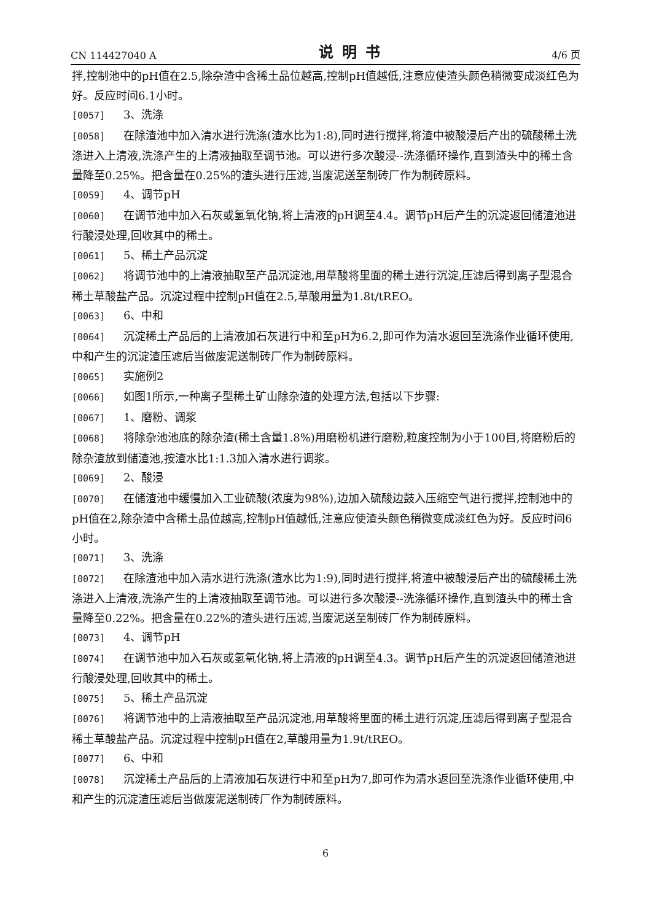CN 114427040 A 说明书 4/6 页
拌,控制池中的pH值在2.5,除杂渣中含稀土品位越高,控制pH值越低,注意应使渣头颜色稍微变成淡红色为好。反应时间6.1小时。
[0057] 3、洗涤
[0058] 在除渣池中加入清水进行洗涤(渣水比为1:8),同时进行搅拌,将渣中被酸浸后产出的硫酸稀土洗涤进入上清液,洗涤产生的上清液抽取至调节池。可以进行多次酸浸--洗涤循环操作,直到渣头中的稀土含量降至0.25%。把含量在0.25%的渣头进行压滤,当废泥送至制砖厂作为制砖原料。
[0059] 4、调节pH
[0060] 在调节池中加入石灰或氢氧化钠,将上清液的pH调至4.4。调节pH后产生的沉淀返回储渣池进行酸浸处理,回收其中的稀土。
[0061] 5、稀土产品沉淀
[0062] 将调节池中的上清液抽取至产品沉淀池,用草酸将里面的稀土进行沉淀,压滤后得到离子型混合稀土草酸盐产品。沉淀过程中控制pH值在2.5,草酸用量为1.8t/tREO。
[0063] 6、中和
[0064] 沉淀稀土产品后的上清液加石灰进行中和至pH为6.2,即可作为清水返回至洗涤作业循环使用,中和产生的沉淀渣压滤后当做废泥送制砖厂作为制砖原料。
[0065] 实施例2
[0066] 如图1所示,一种离子型稀土矿山除杂渣的处理方法,包括以下步骤:
[0067] 1、磨粉、调浆
[0068] 将除杂池池底的除杂渣(稀土含量1.8%)用磨粉机进行磨粉,粒度控制为小于100目,将磨粉后的除杂渣放到储渣池,按渣水比1:1.3加入清水进行调浆。
[0069] 2、酸浸
[0070] 在储渣池中缓慢加入工业硫酸(浓度为98%),边加入硫酸边鼓入压缩空气进行搅拌,控制池中的pH值在2,除杂渣中含稀土品位越高,控制pH值越低,注意应使渣头颜色稍微变成淡红色为好。反应时间6小时。
[0071] 3、洗涤
[0072] 在除渣池中加入清水进行洗涤(渣水比为1:9),同时进行搅拌,将渣中被酸浸后产出的硫酸稀土洗涤进入上清液,洗涤产生的上清液抽取至调节池。可以进行多次酸浸--洗涤循环操作,直到渣头中的稀土含量降至0.22%。把含量在0.22%的渣头进行压滤,当废泥送至制砖厂作为制砖原料。
[0073] 4、调节pH
[0074] 在调节池中加入石灰或氢氧化钠,将上清液的pH调至4.3。调节pH后产生的沉淀返回储渣池进行酸浸处理,回收其中的稀土。
[0075] 5、稀土产品沉淀
[0076] 将调节池中的上清液抽取至产品沉淀池,用草酸将里面的稀土进行沉淀,压滤后得到离子型混合稀土草酸盐产品。沉淀过程中控制pH值在2,草酸用量为1.9t/tREO。
[0077] 6、中和
[0078] 沉淀稀土产品后的上清液加石灰进行中和至pH为7,即可作为清水返回至洗涤作业循环使用,中和产生的沉淀渣压滤后当做废泥送制砖厂作为制砖原料。
6